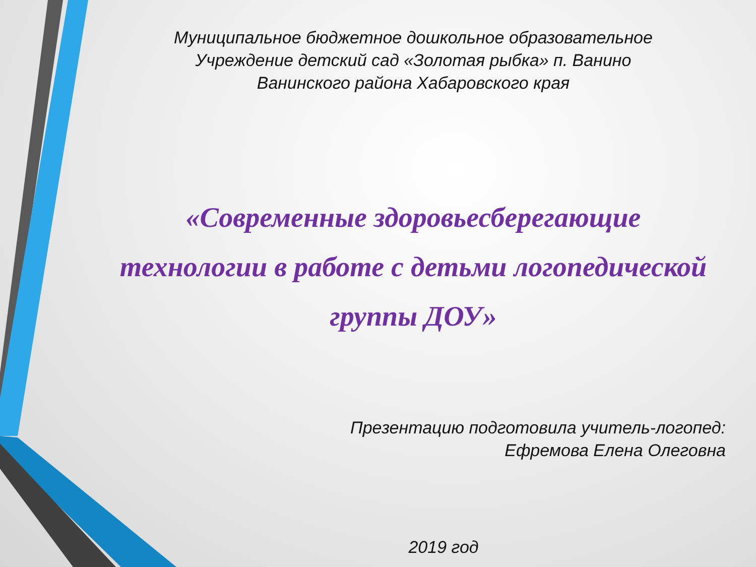Муниципальное бюджетное дошкольное образовательное
Учреждение детский сад «Золотая рыбка» п. Ванино
Ванинского района Хабаровского края
«Современные здоровьесберегающие
технологии в работе с детьми логопедической
группы ДОУ»
Презентацию подготовила учитель-логопед:
Ефремова Елена Олеговна
2019 год